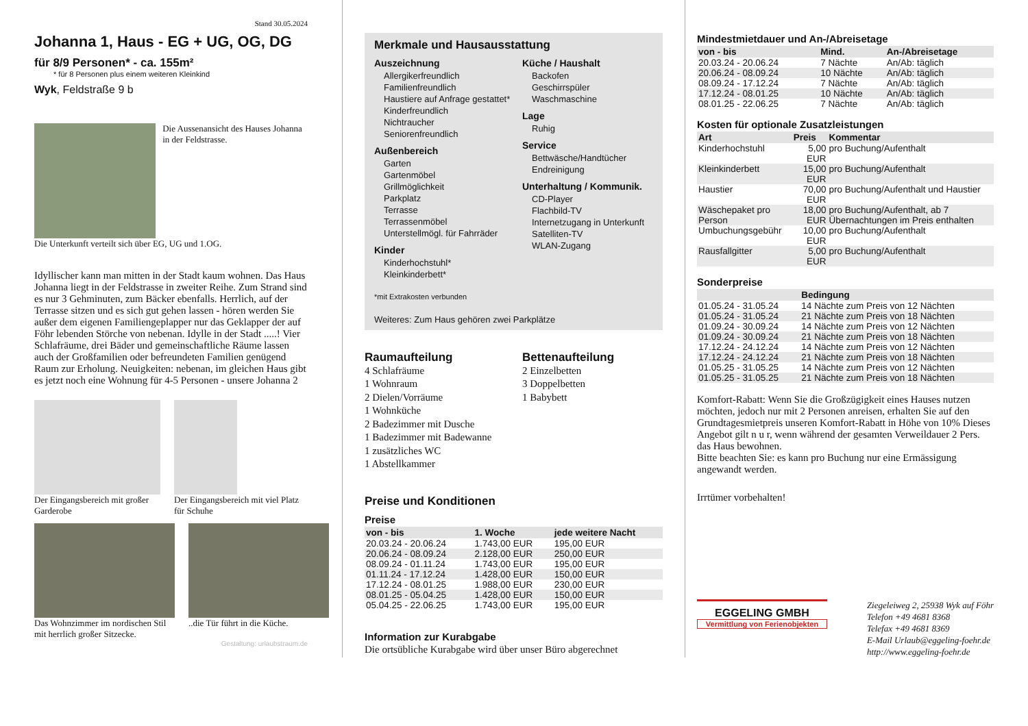Stand 30.05.2024
Johanna 1, Haus - EG + UG, OG, DG
für 8/9 Personen* - ca. 155m²
* für 8 Personen plus einem weiteren Kleinkind
Wyk, Feldstraße 9 b
Die Aussenansicht des Hauses Johanna in der Feldstrasse.
Die Unterkunft verteilt sich über EG, UG und 1.OG.
Idyllischer kann man mitten in der Stadt kaum wohnen. Das Haus Johanna liegt in der Feldstrasse in zweiter Reihe. Zum Strand sind es nur 3 Gehminuten, zum Bäcker ebenfalls. Herrlich, auf der Terrasse sitzen und es sich gut gehen lassen - hören werden Sie außer dem eigenen Familiengeplapper nur das Geklapper der auf Föhr lebenden Störche von nebenan. Idylle in der Stadt .....! Vier Schlafräume, drei Bäder und gemeinschaftliche Räume lassen auch der Großfamilien oder befreundeten Familien genügend Raum zur Erholung. Neuigkeiten: nebenan, im gleichen Haus gibt es jetzt noch eine Wohnung für 4-5 Personen - unsere Johanna 2
Der Eingangsbereich mit großer Garderobe
Der Eingangsbereich mit viel Platz für Schuhe
Das Wohnzimmer im nordischen Stil mit herrlich großer Sitzecke.
..die Tür führt in die Küche.
Gestaltung: urlaubstraum.de
Merkmale und Hausausstattung
Auszeichnung
Allergikerfreundlich
Familienfreundlich
Haustiere auf Anfrage gestattet*
Kinderfreundlich
Nichtraucher
Seniorenfreundlich
Außenbereich
Garten
Gartenmöbel
Grillmöglichkeit
Parkplatz
Terrasse
Terrassenmöbel
Unterstellmögl. für Fahrräder
Kinder
Kinderhochstuhl*
Kleinkinderbett*
Küche / Haushalt
Backofen
Geschirrspüler
Waschmaschine
Lage
Ruhig
Service
Bettwäsche/Handtücher
Endreinigung
Unterhaltung / Kommunik.
CD-Player
Flachbild-TV
Internetzugang in Unterkunft
Satelliten-TV
WLAN-Zugang
*mit Extrakosten verbunden
Weiteres: Zum Haus gehören zwei Parkplätze
Raumaufteilung
4 Schlafräume
1 Wohnraum
2 Dielen/Vorräume
1 Wohnküche
2 Badezimmer mit Dusche
1 Badezimmer mit Badewanne
1 zusätzliches WC
1 Abstellkammer
Bettenaufteilung
2 Einzelbetten
3 Doppelbetten
1 Babybett
Preise und Konditionen
Preise
| von - bis | 1. Woche | jede weitere Nacht |
| --- | --- | --- |
| 20.03.24 - 20.06.24 | 1.743,00 EUR | 195,00 EUR |
| 20.06.24 - 08.09.24 | 2.128,00 EUR | 250,00 EUR |
| 08.09.24 - 01.11.24 | 1.743,00 EUR | 195,00 EUR |
| 01.11.24 - 17.12.24 | 1.428,00 EUR | 150,00 EUR |
| 17.12.24 - 08.01.25 | 1.988,00 EUR | 230,00 EUR |
| 08.01.25 - 05.04.25 | 1.428,00 EUR | 150,00 EUR |
| 05.04.25 - 22.06.25 | 1.743,00 EUR | 195,00 EUR |
Information zur Kurabgabe
Die ortsübliche Kurabgabe wird über unser Büro abgerechnet
Mindestmietdauer und An-/Abreisetage
| von - bis | Mind. | An-/Abreisetage |
| --- | --- | --- |
| 20.03.24 - 20.06.24 | 7 Nächte | An/Ab: täglich |
| 20.06.24 - 08.09.24 | 10 Nächte | An/Ab: täglich |
| 08.09.24 - 17.12.24 | 7 Nächte | An/Ab: täglich |
| 17.12.24 - 08.01.25 | 10 Nächte | An/Ab: täglich |
| 08.01.25 - 22.06.25 | 7 Nächte | An/Ab: täglich |
Kosten für optionale Zusatzleistungen
| Art | Preis | Kommentar |
| --- | --- | --- |
| Kinderhochstuhl | 5,00 EUR | pro Buchung/Aufenthalt |
| Kleinkinderbett | 15,00 EUR | pro Buchung/Aufenthalt |
| Haustier | 70,00 EUR | pro Buchung/Aufenthalt und Haustier |
| Wäschepaket pro Person | 18,00 EUR | pro Buchung/Aufenthalt, ab 7 Übernachtungen im Preis enthalten |
| Umbuchungsgebühr | 10,00 EUR | pro Buchung/Aufenthalt |
| Rausfallgitter | 5,00 EUR | pro Buchung/Aufenthalt |
Sonderpreise
| | Bedingung |
| --- | --- |
| 01.05.24 - 31.05.24 | 14 Nächte zum Preis von 12 Nächten |
| 01.05.24 - 31.05.24 | 21 Nächte zum Preis von 18 Nächten |
| 01.09.24 - 30.09.24 | 14 Nächte zum Preis von 12 Nächten |
| 01.09.24 - 30.09.24 | 21 Nächte zum Preis von 18 Nächten |
| 17.12.24 - 24.12.24 | 14 Nächte zum Preis von 12 Nächten |
| 17.12.24 - 24.12.24 | 21 Nächte zum Preis von 18 Nächten |
| 01.05.25 - 31.05.25 | 14 Nächte zum Preis von 12 Nächten |
| 01.05.25 - 31.05.25 | 21 Nächte zum Preis von 18 Nächten |
Komfort-Rabatt: Wenn Sie die Großzügigkeit eines Hauses nutzen möchten, jedoch nur mit 2 Personen anreisen, erhalten Sie auf den Grundtagesmietpreis unseren Komfort-Rabatt in Höhe von 10% Dieses Angebot gilt n u r, wenn während der gesamten Verweildauer 2 Pers. das Haus bewohnen.
Bitte beachten Sie: es kann pro Buchung nur eine Ermässigung angewandt werden.
Irrtümer vorbehalten!
EGGELING GMBH
Vermittlung von Ferienobjekten
Ziegeleiweg 2, 25938 Wyk auf Föhr
Telefon +49 4681 8368
Telefax +49 4681 8369
E-Mail Urlaub@eggeling-foehr.de
http://www.eggeling-foehr.de